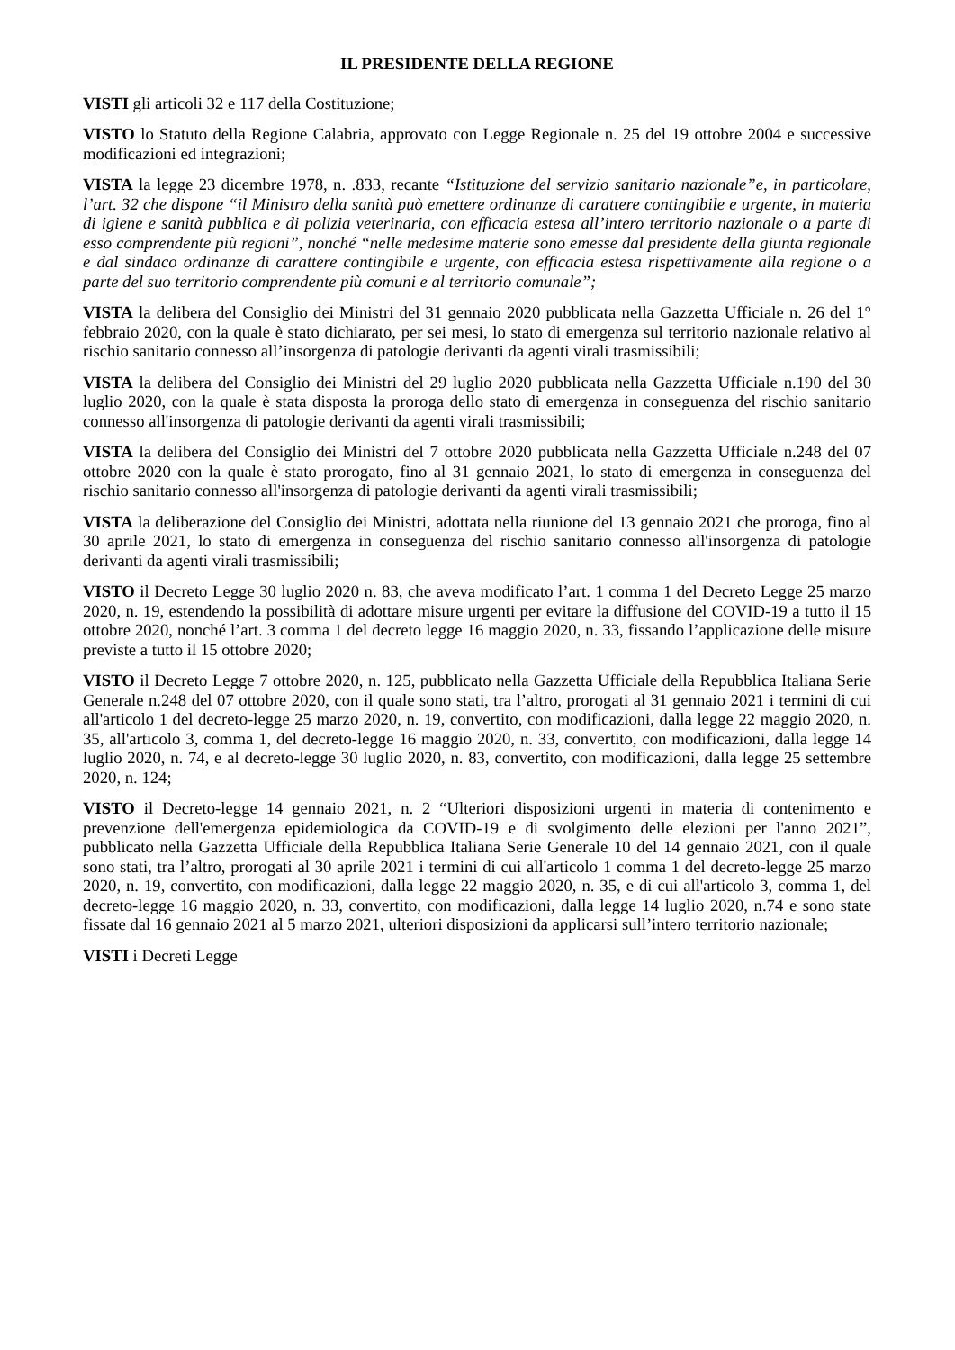IL PRESIDENTE DELLA REGIONE
VISTI gli articoli 32 e 117 della Costituzione;
VISTO lo Statuto della Regione Calabria, approvato con Legge Regionale n. 25 del 19 ottobre 2004 e successive modificazioni ed integrazioni;
VISTA la legge 23 dicembre 1978, n. .833, recante “Istituzione del servizio sanitario nazionale”e, in particolare, l’art. 32 che dispone “il Ministro della sanità può emettere ordinanze di carattere contingibile e urgente, in materia di igiene e sanità pubblica e di polizia veterinaria, con efficacia estesa all’intero territorio nazionale o a parte di esso comprendente più regioni”, nonché “nelle medesime materie sono emesse dal presidente della giunta regionale e dal sindaco ordinanze di carattere contingibile e urgente, con efficacia estesa rispettivamente alla regione o a parte del suo territorio comprendente più comuni e al territorio comunale”;
VISTA la delibera del Consiglio dei Ministri del 31 gennaio 2020 pubblicata nella Gazzetta Ufficiale n. 26 del 1° febbraio 2020, con la quale è stato dichiarato, per sei mesi, lo stato di emergenza sul territorio nazionale relativo al rischio sanitario connesso all’insorgenza di patologie derivanti da agenti virali trasmissibili;
VISTA la delibera del Consiglio dei Ministri del 29 luglio 2020 pubblicata nella Gazzetta Ufficiale n.190 del 30 luglio 2020, con la quale è stata disposta la proroga dello stato di emergenza in conseguenza del rischio sanitario connesso all'insorgenza di patologie derivanti da agenti virali trasmissibili;
VISTA la delibera del Consiglio dei Ministri del 7 ottobre 2020 pubblicata nella Gazzetta Ufficiale n.248 del 07 ottobre 2020 con la quale è stato prorogato, fino al 31 gennaio 2021, lo stato di emergenza in conseguenza del rischio sanitario connesso all'insorgenza di patologie derivanti da agenti virali trasmissibili;
VISTA la deliberazione del Consiglio dei Ministri, adottata nella riunione del 13 gennaio 2021 che proroga, fino al 30 aprile 2021, lo stato di emergenza in conseguenza del rischio sanitario connesso all'insorgenza di patologie derivanti da agenti virali trasmissibili;
VISTO il Decreto Legge 30 luglio 2020 n. 83, che aveva modificato l’art. 1 comma 1 del Decreto Legge 25 marzo 2020, n. 19, estendendo la possibilità di adottare misure urgenti per evitare la diffusione del COVID-19 a tutto il 15 ottobre 2020, nonché l’art. 3 comma 1 del decreto legge 16 maggio 2020, n. 33, fissando l’applicazione delle misure previste a tutto il 15 ottobre 2020;
VISTO il Decreto Legge 7 ottobre 2020, n. 125, pubblicato nella Gazzetta Ufficiale della Repubblica Italiana Serie Generale n.248 del 07 ottobre 2020, con il quale sono stati, tra l’altro, prorogati al 31 gennaio 2021 i termini di cui all'articolo 1 del decreto-legge 25 marzo 2020, n. 19, convertito, con modificazioni, dalla legge 22 maggio 2020, n. 35, all'articolo 3, comma 1, del decreto-legge 16 maggio 2020, n. 33, convertito, con modificazioni, dalla legge 14 luglio 2020, n. 74, e al decreto-legge 30 luglio 2020, n. 83, convertito, con modificazioni, dalla legge 25 settembre 2020, n. 124;
VISTO il Decreto-legge 14 gennaio 2021, n. 2 “Ulteriori disposizioni urgenti in materia di contenimento e prevenzione dell'emergenza epidemiologica da COVID-19 e di svolgimento delle elezioni per l'anno 2021”, pubblicato nella Gazzetta Ufficiale della Repubblica Italiana Serie Generale 10 del 14 gennaio 2021, con il quale sono stati, tra l’altro, prorogati al 30 aprile 2021 i termini di cui all'articolo 1 comma 1 del decreto-legge 25 marzo 2020, n. 19, convertito, con modificazioni, dalla legge 22 maggio 2020, n. 35, e di cui all'articolo 3, comma 1, del decreto-legge 16 maggio 2020, n. 33, convertito, con modificazioni, dalla legge 14 luglio 2020, n.74 e sono state fissate dal 16 gennaio 2021 al 5 marzo 2021, ulteriori disposizioni da applicarsi sull’intero territorio nazionale;
VISTI i Decreti Legge